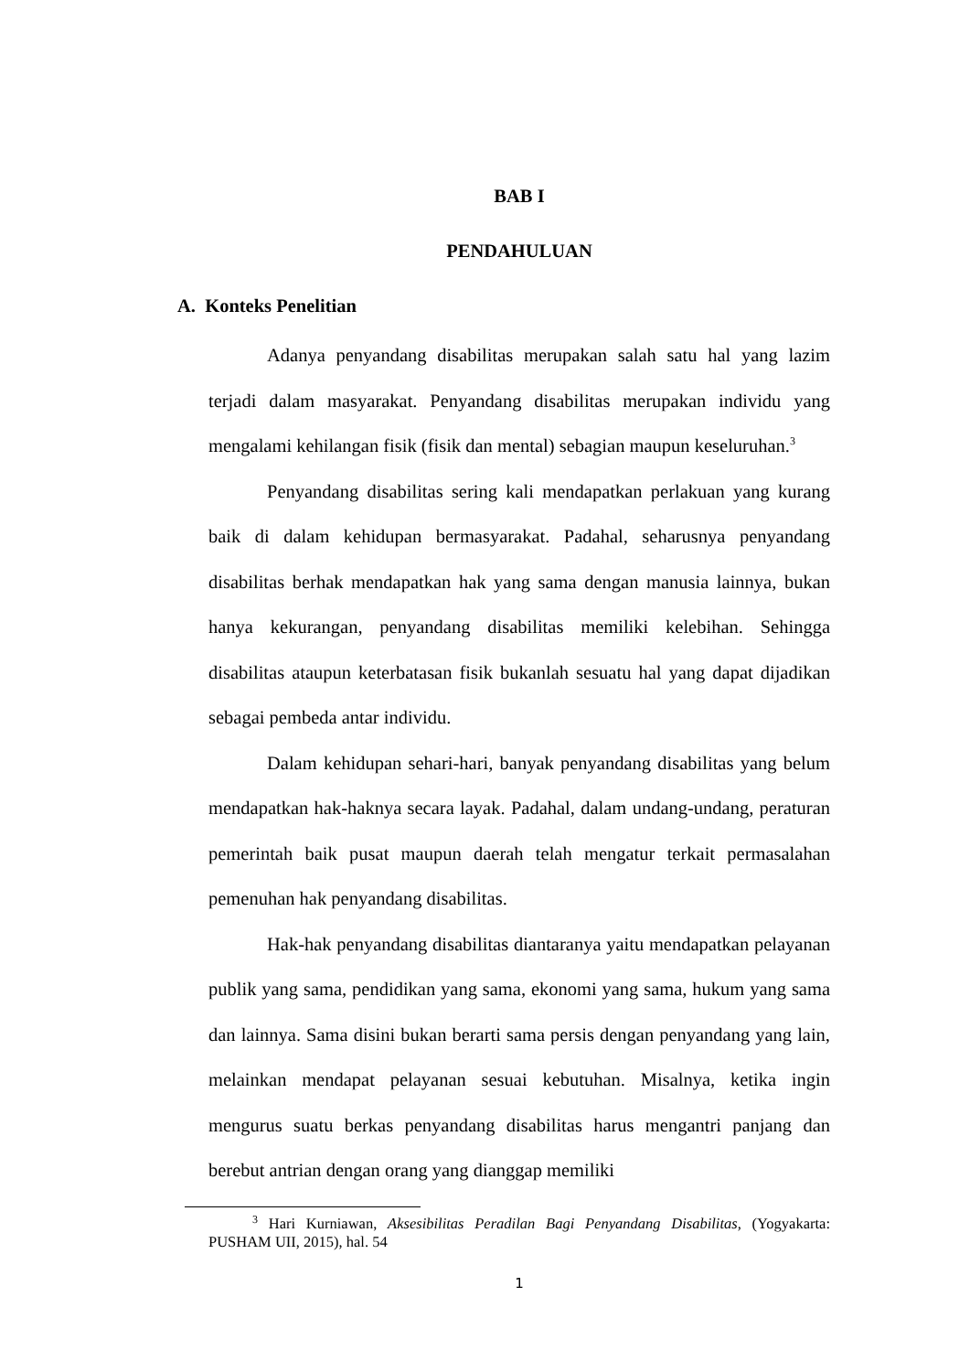BAB I
PENDAHULUAN
A. Konteks Penelitian
Adanya penyandang disabilitas merupakan salah satu hal yang lazim terjadi dalam masyarakat. Penyandang disabilitas merupakan individu yang mengalami kehilangan fisik (fisik dan mental) sebagian maupun keseluruhan.<sup>3</sup>
Penyandang disabilitas sering kali mendapatkan perlakuan yang kurang baik di dalam kehidupan bermasyarakat. Padahal, seharusnya penyandang disabilitas berhak mendapatkan hak yang sama dengan manusia lainnya, bukan hanya kekurangan, penyandang disabilitas memiliki kelebihan. Sehingga disabilitas ataupun keterbatasan fisik bukanlah sesuatu hal yang dapat dijadikan sebagai pembeda antar individu.
Dalam kehidupan sehari-hari, banyak penyandang disabilitas yang belum mendapatkan hak-haknya secara layak. Padahal, dalam undang-undang, peraturan pemerintah baik pusat maupun daerah telah mengatur terkait permasalahan pemenuhan hak penyandang disabilitas.
Hak-hak penyandang disabilitas diantaranya yaitu mendapatkan pelayanan publik yang sama, pendidikan yang sama, ekonomi yang sama, hukum yang sama dan lainnya. Sama disini bukan berarti sama persis dengan penyandang yang lain, melainkan mendapat pelayanan sesuai kebutuhan. Misalnya, ketika ingin mengurus suatu berkas penyandang disabilitas harus mengantri panjang dan berebut antrian dengan orang yang dianggap memiliki
<sup>3</sup> Hari Kurniawan, Aksesibilitas Peradilan Bagi Penyandang Disabilitas, (Yogyakarta: PUSHAM UII, 2015), hal. 54
1